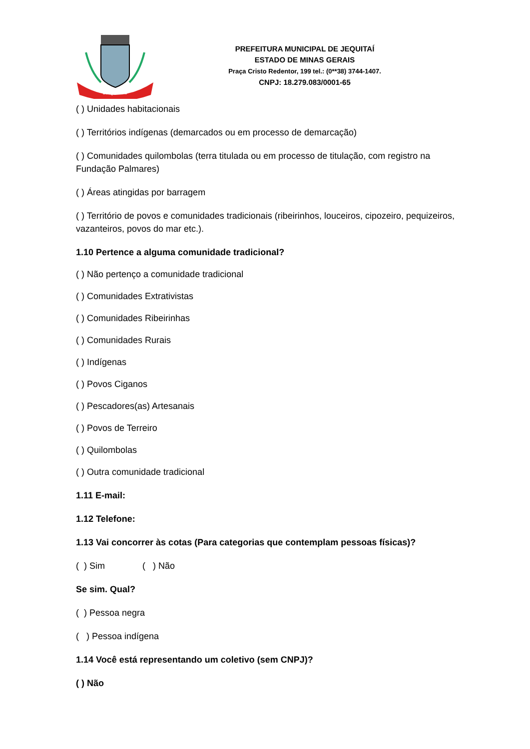JEQUITAÍ
PREFEITURA MUNICIPAL DE JEQUITAÍ
ESTADO DE MINAS GERAIS
Praça Cristo Redentor, 199 tel.: (0**38) 3744-1407.
CNPJ: 18.279.083/0001-65
( ) Unidades habitacionais
( ) Territórios indígenas (demarcados ou em processo de demarcação)
( ) Comunidades quilombolas (terra titulada ou em processo de titulação, com registro na Fundação Palmares)
( ) Áreas atingidas por barragem
( ) Território de povos e comunidades tradicionais (ribeirinhos, louceiros, cipozeiro, pequizeiros, vazanteiros, povos do mar etc.).
1.10 Pertence a alguma comunidade tradicional?
( ) Não pertenço a comunidade tradicional
( ) Comunidades Extrativistas
( ) Comunidades Ribeirinhas
( ) Comunidades Rurais
( ) Indígenas
( ) Povos Ciganos
( ) Pescadores(as) Artesanais
( ) Povos de Terreiro
( ) Quilombolas
( ) Outra comunidade tradicional
1.11 E-mail:
1.12 Telefone:
1.13 Vai concorrer às cotas (Para categorias que contemplam pessoas físicas)?
( ) Sim ( ) Não
Se sim. Qual?
( ) Pessoa negra
( ) Pessoa indígena
1.14 Você está representando um coletivo (sem CNPJ)?
( ) Não